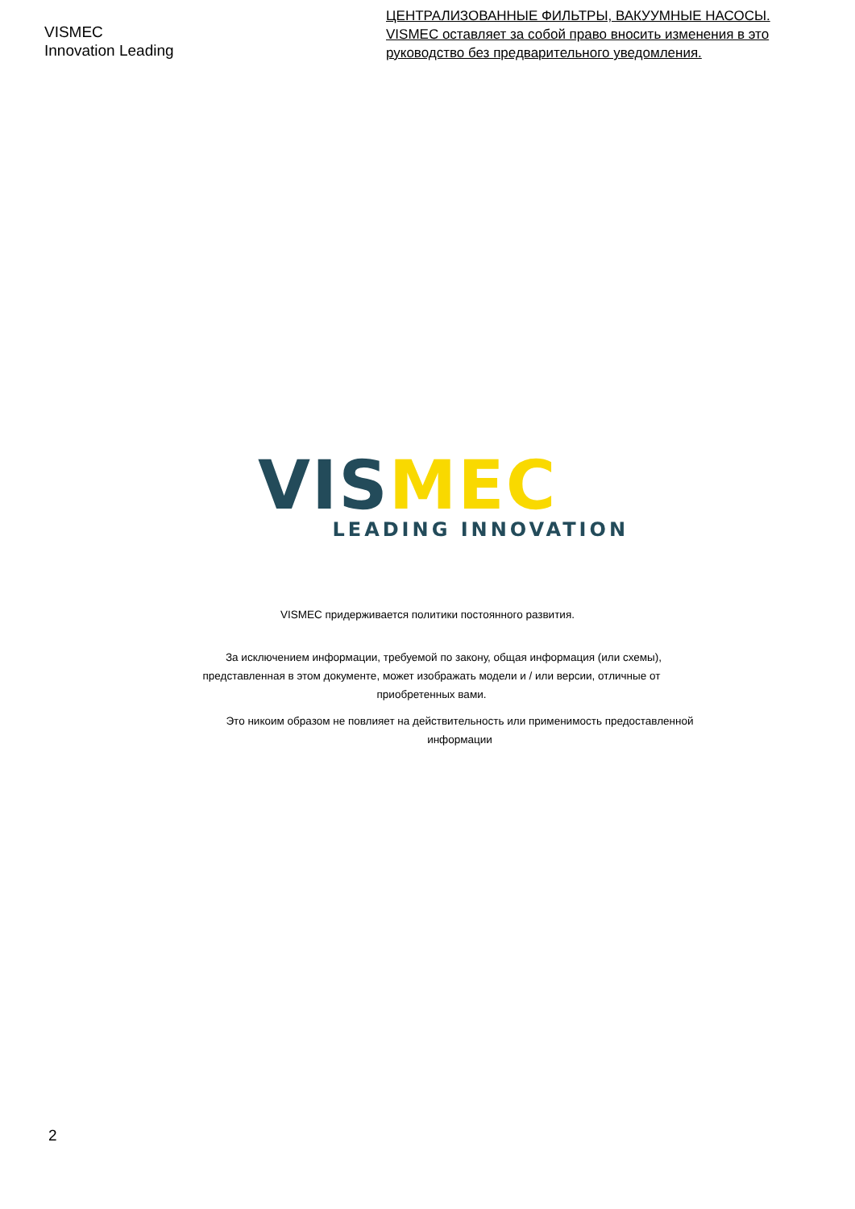VISMEC
Innovation Leading
ЦЕНТРАЛИЗОВАННЫЕ ФИЛЬТРЫ, ВАКУУМНЫЕ НАСОСЫ. VISMEC оставляет за собой право вносить изменения в это руководство без предварительного уведомления.
VIS MEC
LEADING INNOVATION
VISMEC придерживается политики постоянного развития.
За исключением информации, требуемой по закону, общая информация (или схемы), представленная в этом документе, может изображать модели и / или версии, отличные от приобретенных вами.
Это никоим образом не повлияет на действительность или применимость предоставленной информации
2